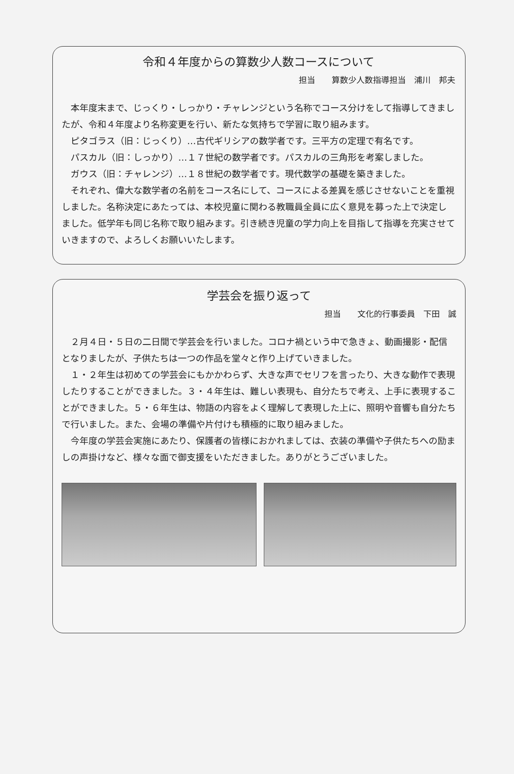令和４年度からの算数少人数コースについて
担当　　算数少人数指導担当　浦川　邦夫
本年度末まで、じっくり・しっかり・チャレンジという名称でコース分けをして指導してきましたが、令和４年度より名称変更を行い、新たな気持ちで学習に取り組みます。
ピタゴラス（旧：じっくり）…古代ギリシアの数学者です。三平方の定理で有名です。
パスカル（旧：しっかり）…１７世紀の数学者です。パスカルの三角形を考案しました。
ガウス（旧：チャレンジ）…１８世紀の数学者です。現代数学の基礎を築きました。
それぞれ、偉大な数学者の名前をコース名にして、コースによる差異を感じさせないことを重視しました。名称決定にあたっては、本校児童に関わる教職員全員に広く意見を募った上で決定しました。低学年も同じ名称で取り組みます。引き続き児童の学力向上を目指して指導を充実させていきますので、よろしくお願いいたします。
学芸会を振り返って
担当　　文化的行事委員　下田　誠
２月４日・５日の二日間で学芸会を行いました。コロナ禍という中で急きょ、動画撮影・配信となりましたが、子供たちは一つの作品を堂々と作り上げていきました。
１・２年生は初めての学芸会にもかかわらず、大きな声でセリフを言ったり、大きな動作で表現したりすることができました。３・４年生は、難しい表現も、自分たちで考え、上手に表現することができました。５・６年生は、物語の内容をよく理解して表現した上に、照明や音響も自分たちで行いました。また、会場の準備や片付けも積極的に取り組みました。
今年度の学芸会実施にあたり、保護者の皆様におかれましては、衣装の準備や子供たちへの励ましの声掛けなど、様々な面で御支援をいただきました。ありがとうございました。